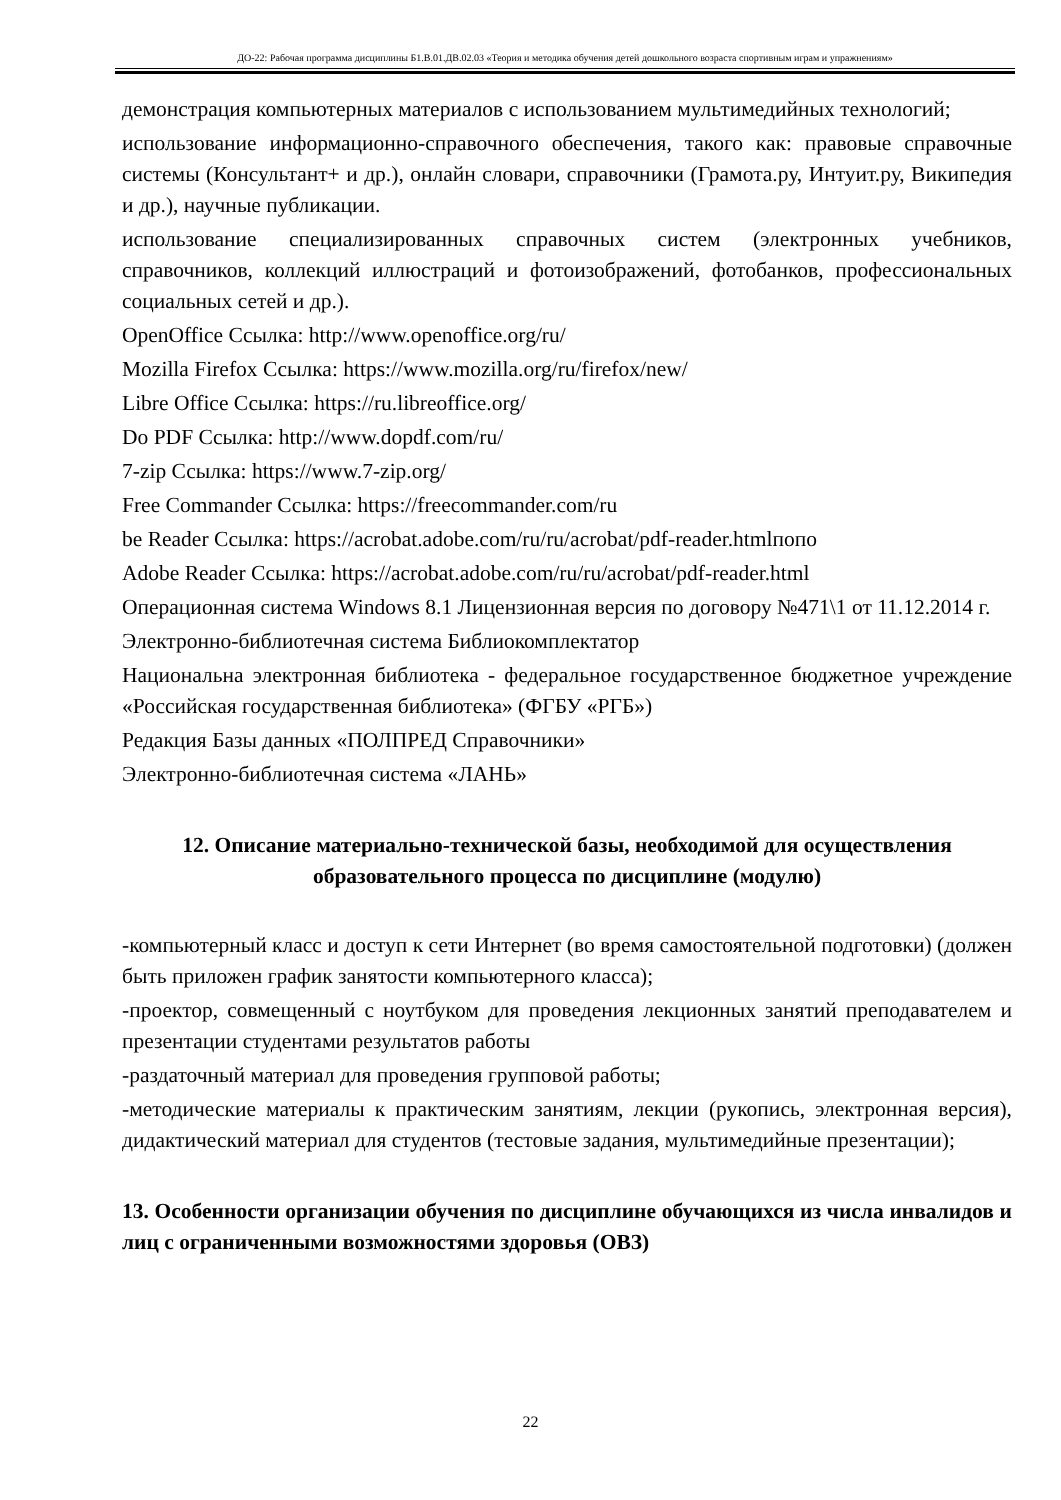ДО-22: Рабочая программа дисциплины Б1.В.01.ДВ.02.03 «Теория и методика обучения детей дошкольного возраста спортивным играм и упражнениям»
демонстрация компьютерных материалов с использованием мультимедийных технологий;
использование информационно-справочного обеспечения, такого как: правовые справочные системы (Консультант+ и др.), онлайн словари, справочники (Грамота.ру, Интуит.ру, Википедия и др.), научные публикации.
использование специализированных справочных систем (электронных учебников, справочников, коллекций иллюстраций и фотоизображений, фотобанков, профессиональных социальных сетей и др.).
OpenOffice Ссылка: http://www.openoffice.org/ru/
Mozilla Firefox Ссылка: https://www.mozilla.org/ru/firefox/new/
Libre Office Ссылка: https://ru.libreoffice.org/
Do PDF Ссылка: http://www.dopdf.com/ru/
7-zip Ссылка: https://www.7-zip.org/
Free Commander Ссылка: https://freecommander.com/ru
be Reader Ссылка: https://acrobat.adobe.com/ru/ru/acrobat/pdf-reader.htmlпопо
Adobe Reader Ссылка: https://acrobat.adobe.com/ru/ru/acrobat/pdf-reader.html
Операционная система Windows 8.1 Лицензионная версия по договору №471\1 от 11.12.2014 г.
Электронно-библиотечная система Библиокомплектатор
Национальна электронная библиотека - федеральное государственное бюджетное учреждение «Российская государственная библиотека» (ФГБУ «РГБ»)
Редакция Базы данных «ПОЛПРЕД Справочники»
Электронно-библиотечная система «ЛАНЬ»
12. Описание материально-технической базы, необходимой для осуществления образовательного процесса по дисциплине (модулю)
-компьютерный класс и доступ к сети Интернет (во время самостоятельной подготовки) (должен быть приложен график занятости компьютерного класса);
-проектор, совмещенный с ноутбуком для проведения лекционных занятий преподавателем и презентации студентами результатов работы
-раздаточный материал для проведения групповой работы;
-методические материалы к практическим занятиям, лекции (рукопись, электронная версия), дидактический материал для студентов (тестовые задания, мультимедийные презентации);
13. Особенности организации обучения по дисциплине обучающихся из числа инвалидов и лиц с ограниченными возможностями здоровья (ОВЗ)
22